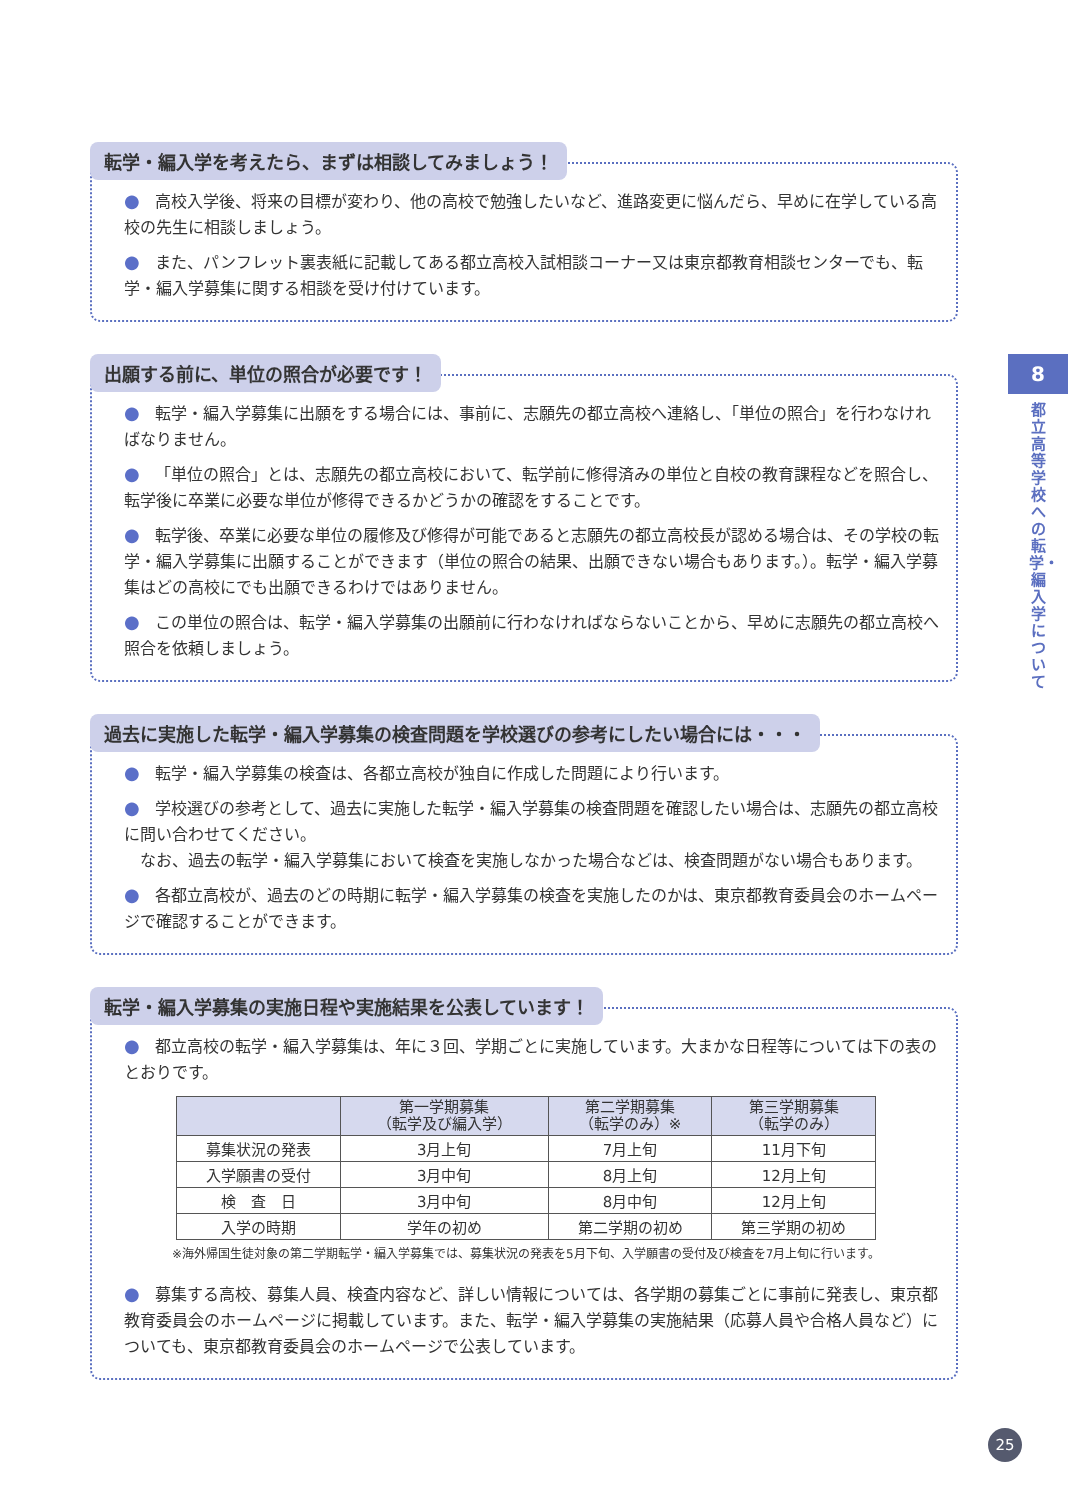転学・編入学を考えたら、まずは相談してみましょう！
● 高校入学後、将来の目標が変わり、他の高校で勉強したいなど、進路変更に悩んだら、早めに在学している高校の先生に相談しましょう。
● また、パンフレット裏表紙に記載してある都立高校入試相談コーナー又は東京都教育相談センターでも、転学・編入学募集に関する相談を受け付けています。
出願する前に、単位の照合が必要です！
● 転学・編入学募集に出願をする場合には、事前に、志願先の都立高校へ連絡し、「単位の照合」を行わなければなりません。
● 「単位の照合」とは、志願先の都立高校において、転学前に修得済みの単位と自校の教育課程などを照合し、転学後に卒業に必要な単位が修得できるかどうかの確認をすることです。
● 転学後、卒業に必要な単位の履修及び修得が可能であると志願先の都立高校長が認める場合は、その学校の転学・編入学募集に出願することができます（単位の照合の結果、出願できない場合もあります。）。転学・編入学募集はどの高校にでも出願できるわけではありません。
● この単位の照合は、転学・編入学募集の出願前に行わなければならないことから、早めに志願先の都立高校へ照合を依頼しましょう。
過去に実施した転学・編入学募集の検査問題を学校選びの参考にしたい場合には・・・
● 転学・編入学募集の検査は、各都立高校が独自に作成した問題により行います。
● 学校選びの参考として、過去に実施した転学・編入学募集の検査問題を確認したい場合は、志願先の都立高校に問い合わせてください。
　なお、過去の転学・編入学募集において検査を実施しなかった場合などは、検査問題がない場合もあります。
● 各都立高校が、過去のどの時期に転学・編入学募集の検査を実施したのかは、東京都教育委員会のホームページで確認することができます。
転学・編入学募集の実施日程や実施結果を公表しています！
● 都立高校の転学・編入学募集は、年に３回、学期ごとに実施しています。大まかな日程等については下の表のとおりです。
| | 第一学期募集 （転学及び編入学） | 第二学期募集 （転学のみ）※ | 第三学期募集 （転学のみ） |
| --- | --- | --- | --- |
| 募集状況の発表 | 3月上旬 | 7月上旬 | 11月下旬 |
| 入学願書の受付 | 3月中旬 | 8月上旬 | 12月上旬 |
| 検 査 日 | 3月中旬 | 8月中旬 | 12月上旬 |
| 入学の時期 | 学年の初め | 第二学期の初め | 第三学期の初め |
※海外帰国生徒対象の第二学期転学・編入学募集では、募集状況の発表を5月下旬、入学願書の受付及び検査を7月上旬に行います。
● 募集する高校、募集人員、検査内容など、詳しい情報については、各学期の募集ごとに事前に発表し、東京都教育委員会のホームページに掲載しています。また、転学・編入学募集の実施結果（応募人員や合格人員など）についても、東京都教育委員会のホームページで公表しています。
8
都立高等学校への転学・編入学について
25